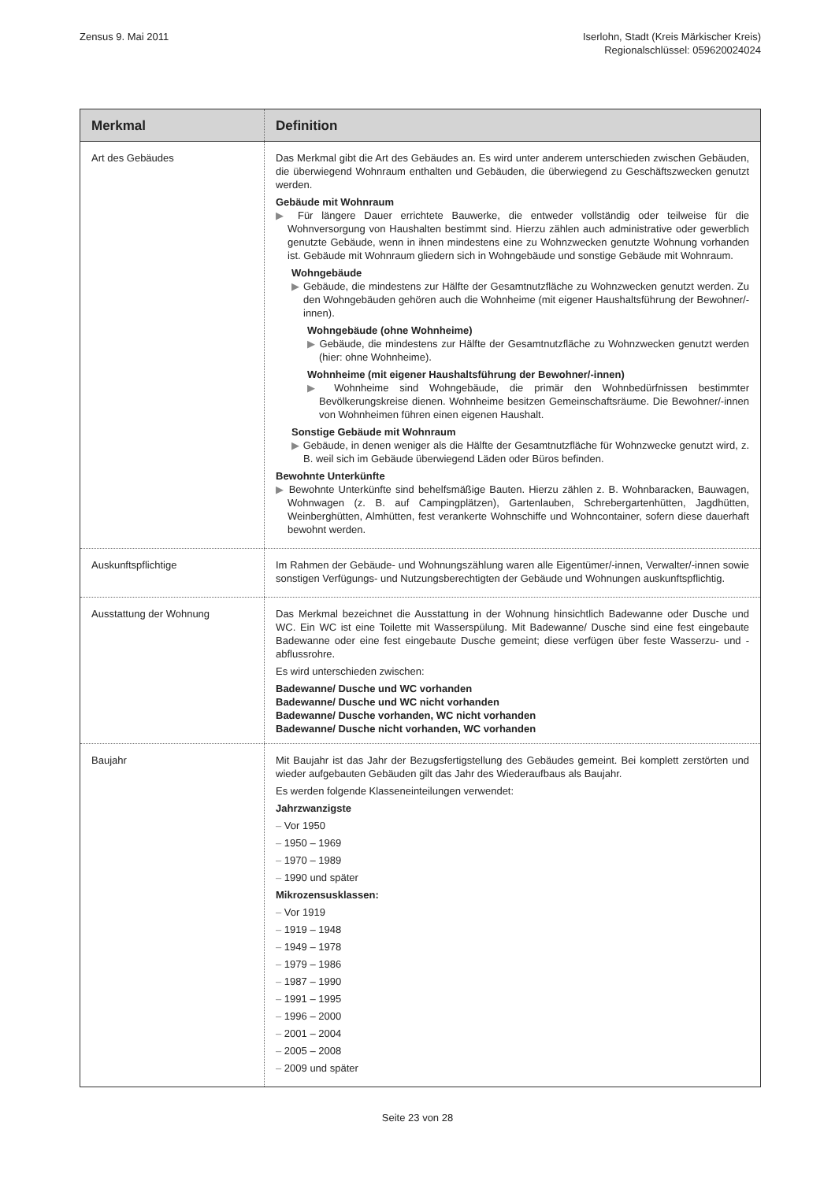Zensus 9. Mai 2011 Iserlohn, Stadt (Kreis Märkischer Kreis)
Regionalschlüssel: 059620024024
| Merkmal | Definition |
| --- | --- |
| Art des Gebäudes | Das Merkmal gibt die Art des Gebäudes an. Es wird unter anderem unterschieden zwischen Gebäuden, die überwiegend Wohnraum enthalten und Gebäuden, die überwiegend zu Geschäftszwecken genutzt werden. Gebäude mit Wohnraum ▶ Für längere Dauer errichtete Bauwerke, die entweder vollständig oder teilweise für die Wohnversorgung von Haushalten bestimmt sind. Hierzu zählen auch administrative oder gewerblich genutzte Gebäude, wenn in ihnen mindestens eine zu Wohnzwecken genutzte Wohnung vorhanden ist. Gebäude mit Wohnraum gliedern sich in Wohngebäude und sonstige Gebäude mit Wohnraum. Wohngebäude ▶ Gebäude, die mindestens zur Hälfte der Gesamtnutzfläche zu Wohnzwecken genutzt werden. Zu den Wohngebäuden gehören auch die Wohnheime (mit eigener Haushaltsführung der Bewohner/-innen). Wohngebäude (ohne Wohnheime) ▶ Gebäude, die mindestens zur Hälfte der Gesamtnutzfläche zu Wohnzwecken genutzt werden (hier: ohne Wohnheime). Wohnheime (mit eigener Haushaltsführung der Bewohner/-innen) ▶ Wohnheime sind Wohngebäude, die primär den Wohnbedürfnissen bestimmter Bevölkerungskreise dienen. Wohnheime besitzen Gemeinschaftsräume. Die Bewohner/-innen von Wohnheimen führen einen eigenen Haushalt. Sonstige Gebäude mit Wohnraum ▶ Gebäude, in denen weniger als die Hälfte der Gesamtnutzfläche für Wohnzwecke genutzt wird, z. B. weil sich im Gebäude überwiegend Läden oder Büros befinden. Bewohnte Unterkünfte ▶ Bewohnte Unterkünfte sind behelfsmäßige Bauten. Hierzu zählen z. B. Wohnbaracken, Bauwagen, Wohnwagen (z. B. auf Campingplätzen), Gartenlauben, Schrebergartenhütten, Jagdhütten, Weinberghütten, Almhütten, fest verankerte Wohnschiffe und Wohncontainer, sofern diese dauerhaft bewohnt werden. |
| Auskunftspflichtige | Im Rahmen der Gebäude- und Wohnungszählung waren alle Eigentümer/-innen, Verwalter/-innen sowie sonstigen Verfügungs- und Nutzungsberechtigten der Gebäude und Wohnungen auskunftspflichtig. |
| Ausstattung der Wohnung | Das Merkmal bezeichnet die Ausstattung in der Wohnung hinsichtlich Badewanne oder Dusche und WC. Ein WC ist eine Toilette mit Wasserspülung. Mit Badewanne/ Dusche sind eine fest eingebaute Badewanne oder eine fest eingebaute Dusche gemeint; diese verfügen über feste Wasserzu- und -abflussrohre. Es wird unterschieden zwischen: Badewanne/ Dusche und WC vorhanden Badewanne/ Dusche und WC nicht vorhanden Badewanne/ Dusche vorhanden, WC nicht vorhanden Badewanne/ Dusche nicht vorhanden, WC vorhanden |
| Baujahr | Mit Baujahr ist das Jahr der Bezugsfertigstellung des Gebäudes gemeint. Bei komplett zerstörten und wieder aufgebauten Gebäuden gilt das Jahr des Wiederaufbaus als Baujahr. Es werden folgende Klasseneinteilungen verwendet: Jahrzwanzigste – Vor 1950 – 1950 – 1969 – 1970 – 1989 – 1990 und später Mikrozensusklassen: – Vor 1919 – 1919 – 1948 – 1949 – 1978 – 1979 – 1986 – 1987 – 1990 – 1991 – 1995 – 1996 – 2000 – 2001 – 2004 – 2005 – 2008 – 2009 und später |
Seite 23 von 28